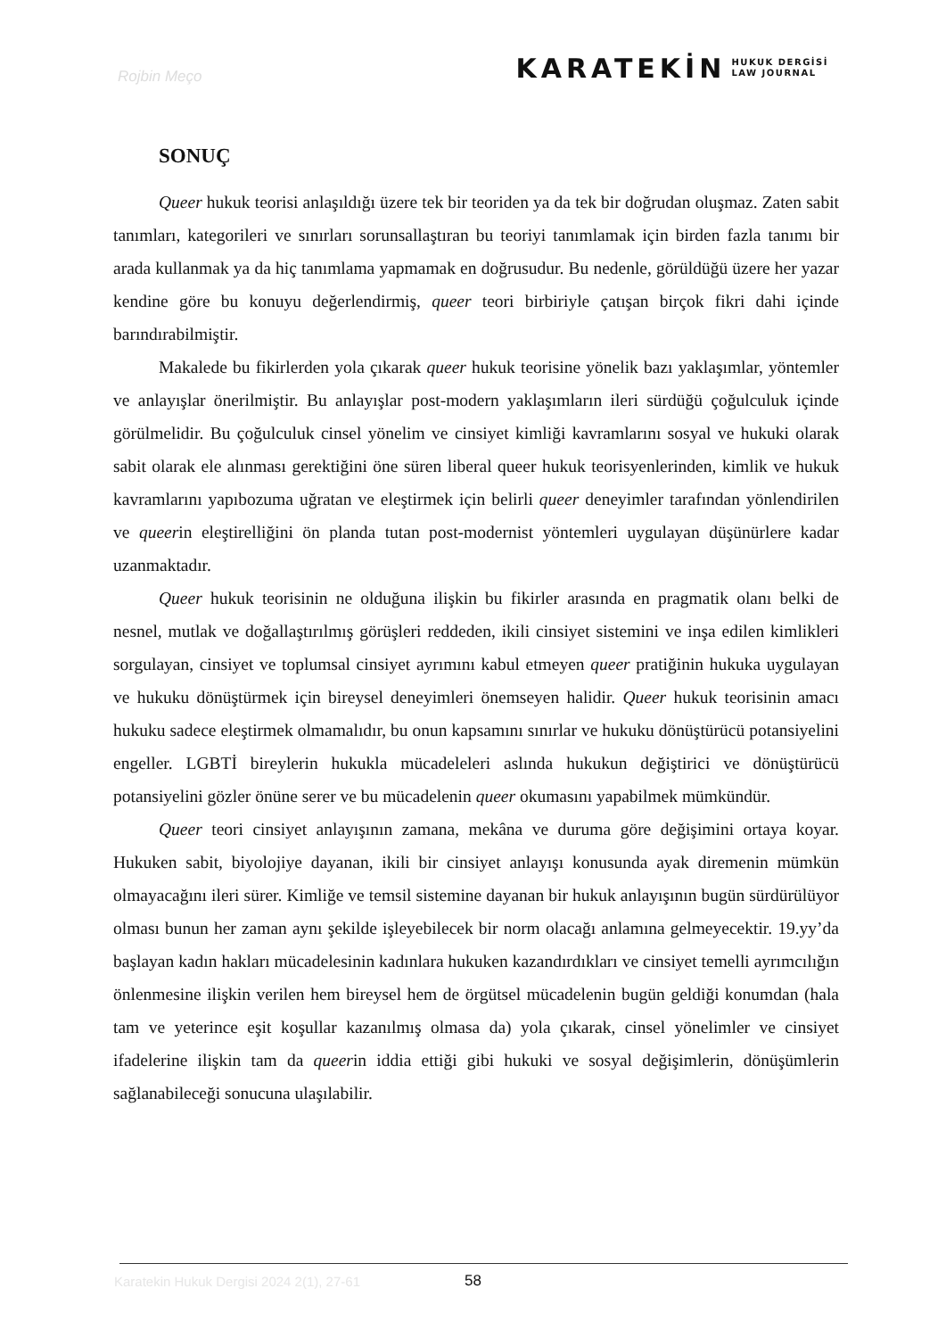Rojbin Meço
KARATEKİN HUKUK DERGİSİ
LAW JOURNAL
SONUÇ
Queer hukuk teorisi anlaşıldığı üzere tek bir teoriden ya da tek bir doğrudan oluşmaz. Zaten sabit tanımları, kategorileri ve sınırları sorunsallaştıran bu teoriyi tanımlamak için birden fazla tanımı bir arada kullanmak ya da hiç tanımlama yapmamak en doğrusudur. Bu nedenle, görüldüğü üzere her yazar kendine göre bu konuyu değerlendirmiş, queer teori birbiriyle çatışan birçok fikri dahi içinde barındırabilmiştir.
Makalede bu fikirlerden yola çıkarak queer hukuk teorisine yönelik bazı yaklaşımlar, yöntemler ve anlayışlar önerilmiştir. Bu anlayışlar post-modern yaklaşımların ileri sürdüğü çoğulculuk içinde görülmelidir. Bu çoğulculuk cinsel yönelim ve cinsiyet kimliği kavramlarını sosyal ve hukuki olarak sabit olarak ele alınması gerektiğini öne süren liberal queer hukuk teorisyenlerinden, kimlik ve hukuk kavramlarını yapıbozuma uğratan ve eleştirmek için belirli queer deneyimler tarafından yönlendirilen ve queerin eleştirelliğini ön planda tutan post-modernist yöntemleri uygulayan düşünürlere kadar uzanmaktadır.
Queer hukuk teorisinin ne olduğuna ilişkin bu fikirler arasında en pragmatik olanı belki de nesnel, mutlak ve doğallaştırılmış görüşleri reddeden, ikili cinsiyet sistemini ve inşa edilen kimlikleri sorgulayan, cinsiyet ve toplumsal cinsiyet ayrımını kabul etmeyen queer pratiğinin hukuka uygulayan ve hukuku dönüştürmek için bireysel deneyimleri önemseyen halidir. Queer hukuk teorisinin amacı hukuku sadece eleştirmek olmamalıdır, bu onun kapsamını sınırlar ve hukuku dönüştürücü potansiyelini engeller. LGBTİ bireylerin hukukla mücadeleleri aslında hukukun değiştirici ve dönüştürücü potansiyelini gözler önüne serer ve bu mücadelenin queer okumasını yapabilmek mümkündür.
Queer teori cinsiyet anlayışının zamana, mekâna ve duruma göre değişimini ortaya koyar. Hukuken sabit, biyolojiye dayanan, ikili bir cinsiyet anlayışı konusunda ayak diremenin mümkün olmayacağını ileri sürer. Kimliğe ve temsil sistemine dayanan bir hukuk anlayışının bugün sürdürülüyor olması bunun her zaman aynı şekilde işleyebilecek bir norm olacağı anlamına gelmeyecektir. 19.yy’da başlayan kadın hakları mücadelesinin kadınlara hukuken kazandırdıkları ve cinsiyet temelli ayrımcılığın önlenmesine ilişkin verilen hem bireysel hem de örgütsel mücadelenin bugün geldiği konumdan (hala tam ve yeterince eşit koşullar kazanılmış olmasa da) yola çıkarak, cinsel yönelimler ve cinsiyet ifadelerine ilişkin tam da queerin iddia ettiği gibi hukuki ve sosyal değişimlerin, dönüşümlerin sağlanabileceği sonucuna ulaşılabilir.
Karatekin Hukuk Dergisi 2024 2(1), 27-61
58